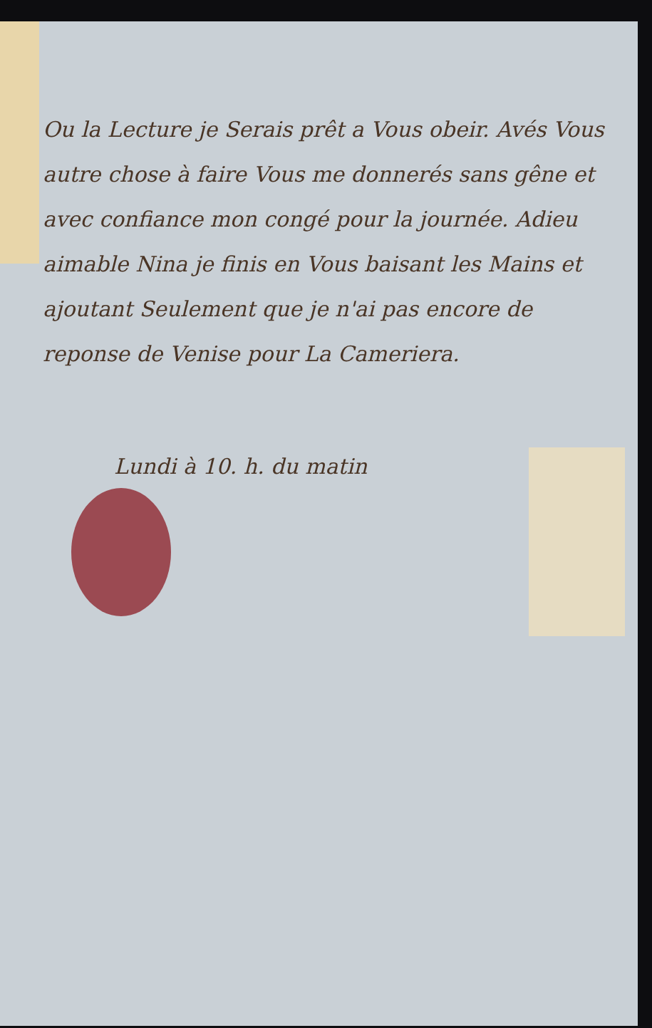Ou la Lecture je Serais prêt a Vous obeir. Avés Vous autre chose à faire Vous me donnerés sans gêne et avec confiance mon congé pour la journée. Adieu aimable Nina je finis en Vous baisant les Mains et ajoutant Seulement que je n'ai pas encore de reponse de Venise pour La Cameriera.
Lundi à 10. h. du matin